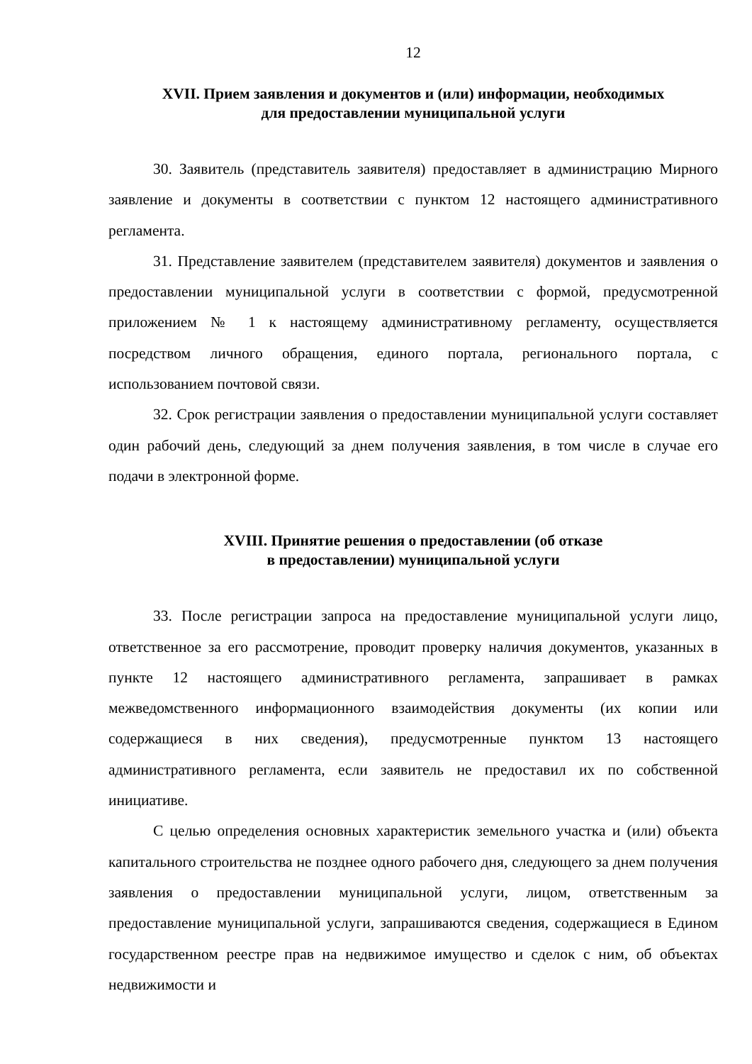12
XVII. Прием заявления и документов и (или) информации, необходимых
для предоставлении муниципальной услуги
30. Заявитель (представитель заявителя) предоставляет в администрацию Мирного заявление и документы в соответствии с пунктом 12 настоящего административного регламента.
31. Представление заявителем (представителем заявителя) документов и заявления о предоставлении муниципальной услуги в соответствии с формой, предусмотренной приложением № 1 к настоящему административному регламенту, осуществляется посредством личного обращения, единого портала, регионального портала, с использованием почтовой связи.
32. Срок регистрации заявления о предоставлении муниципальной услуги составляет один рабочий день, следующий за днем получения заявления, в том числе в случае его подачи в электронной форме.
XVIII. Принятие решения о предоставлении (об отказе
в предоставлении) муниципальной услуги
33. После регистрации запроса на предоставление муниципальной услуги лицо, ответственное за его рассмотрение, проводит проверку наличия документов, указанных в пункте 12 настоящего административного регламента, запрашивает в рамках межведомственного информационного взаимодействия документы (их копии или содержащиеся в них сведения), предусмотренные пунктом 13 настоящего административного регламента, если заявитель не предоставил их по собственной инициативе.
С целью определения основных характеристик земельного участка и (или) объекта капитального строительства не позднее одного рабочего дня, следующего за днем получения заявления о предоставлении муниципальной услуги, лицом, ответственным за предоставление муниципальной услуги, запрашиваются сведения, содержащиеся в Едином государственном реестре прав на недвижимое имущество и сделок с ним, об объектах недвижимости и